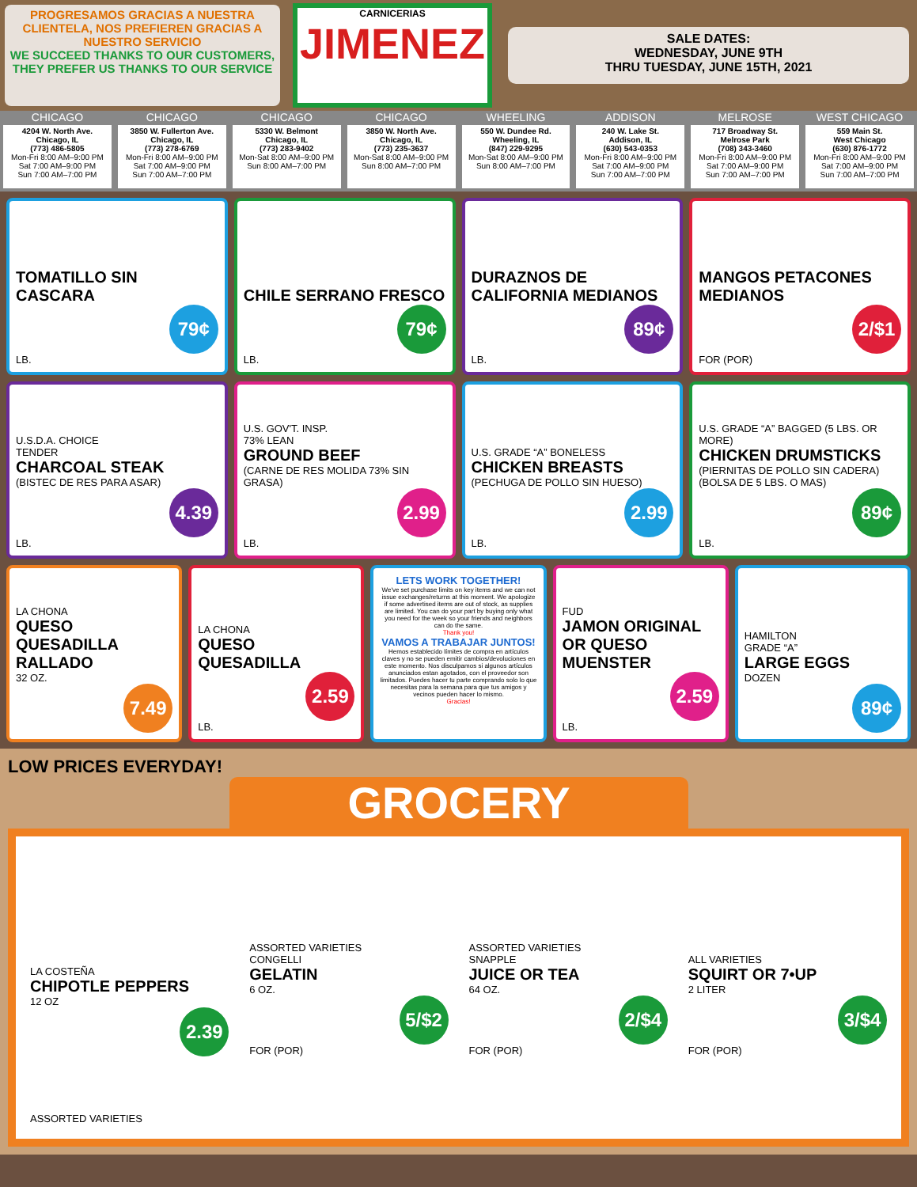PROGRESAMOS GRACIAS A NUESTRA CLIENTELA, NOS PREFIEREN GRACIAS A NUESTRO SERVICIO
WE SUCCEED THANKS TO OUR CUSTOMERS, THEY PREFER US THANKS TO OUR SERVICE
CARNICERIAS
JIMENEZ
SALE DATES:
WEDNESDAY, JUNE 9TH
THRU TUESDAY, JUNE 15TH, 2021
CHICAGO
4204 W. North Ave.
Chicago, IL
(773) 486-5805
Mon-Fri 8:00 AM–9:00 PM
Sat 7:00 AM–9:00 PM
Sun 7:00 AM–7:00 PM
CHICAGO
3850 W. Fullerton Ave.
Chicago, IL
(773) 278-6769
Mon-Fri 8:00 AM–9:00 PM
Sat 7:00 AM–9:00 PM
Sun 7:00 AM–7:00 PM
CHICAGO
5330 W. Belmont
Chicago, IL
(773) 283-9402
Mon-Sat 8:00 AM–9:00 PM
Sun 8:00 AM–7:00 PM
CHICAGO
3850 W. North Ave.
Chicago, IL
(773) 235-3637
Mon-Sat 8:00 AM–9:00 PM
Sun 8:00 AM–7:00 PM
WHEELING
550 W. Dundee Rd.
Wheeling, IL
(847) 229-9295
Mon-Sat 8:00 AM–9:00 PM
Sun 8:00 AM–7:00 PM
ADDISON
240 W. Lake St.
Addison, IL
(630) 543-0353
Mon-Fri 8:00 AM–9:00 PM
Sat 7:00 AM–9:00 PM
Sun 7:00 AM–7:00 PM
MELROSE
717 Broadway St.
Melrose Park
(708) 343-3460
Mon-Fri 8:00 AM–9:00 PM
Sat 7:00 AM–9:00 PM
Sun 7:00 AM–7:00 PM
WEST CHICAGO
559 Main St.
West Chicago
(630) 876-1772
Mon-Fri 8:00 AM–9:00 PM
Sat 7:00 AM–9:00 PM
Sun 7:00 AM–7:00 PM
TOMATILLO SIN CASCARA
79¢
LB.
CHILE SERRANO FRESCO
79¢
LB.
DURAZNOS DE CALIFORNIA MEDIANOS
89¢
LB.
MANGOS PETACONES MEDIANOS
2/$1
FOR (POR)
U.S.D.A. CHOICE
TENDER
CHARCOAL STEAK
(BISTEC DE RES PARA ASAR)
4.39
LB.
U.S. GOV'T. INSP.
73% LEAN
GROUND BEEF
(CARNE DE RES MOLIDA 73% SIN GRASA)
2.99
LB.
U.S. GRADE “A” BONELESS
CHICKEN BREASTS
(PECHUGA DE POLLO SIN HUESO)
2.99
LB.
U.S. GRADE “A” BAGGED (5 LBS. OR MORE)
CHICKEN DRUMSTICKS
(PIERNITAS DE POLLO SIN CADERA) (BOLSA DE 5 LBS. O MAS)
89¢
LB.
LA CHONA
QUESO QUESADILLA RALLADO
32 OZ.
7.49
LA CHONA
QUESO QUESADILLA
2.59
LB.
LETS WORK TOGETHER!
We've set purchase limits on key items and we can not issue exchanges/returns at this moment. We apologize if some advertised items are out of stock, as supplies are limited. You can do your part by buying only what you need for the week so your friends and neighbors can do the same.
Thank you!
VAMOS A TRABAJAR JUNTOS!
Hemos establecido límites de compra en artículos claves y no se pueden emitir cambios/devoluciones en este momento. Nos disculpamos si algunos artículos anunciados estan agotados, con el proveedor son limitados. Puedes hacer tu parte comprando solo lo que necesitas para la semana para que tus amigos y vecinos pueden hacer lo mismo.
Gracias!
FUD
JAMON ORIGINAL OR QUESO MUENSTER
2.59
LB.
HAMILTON
GRADE “A”
LARGE EGGS
DOZEN
89¢
LOW PRICES EVERYDAY!
GROCERY
LA COSTEÑA
CHIPOTLE PEPPERS
12 OZ
2.39
ASSORTED VARIETIES
CONGELLI
GELATIN
6 OZ.
5/$2
FOR (POR)
ASSORTED VARIETIES
SNAPPLE
JUICE OR TEA
64 OZ.
2/$4
FOR (POR)
ALL VARIETIES
SQUIRT OR 7•UP
2 LITER
3/$4
FOR (POR)
ASSORTED VARIETIES